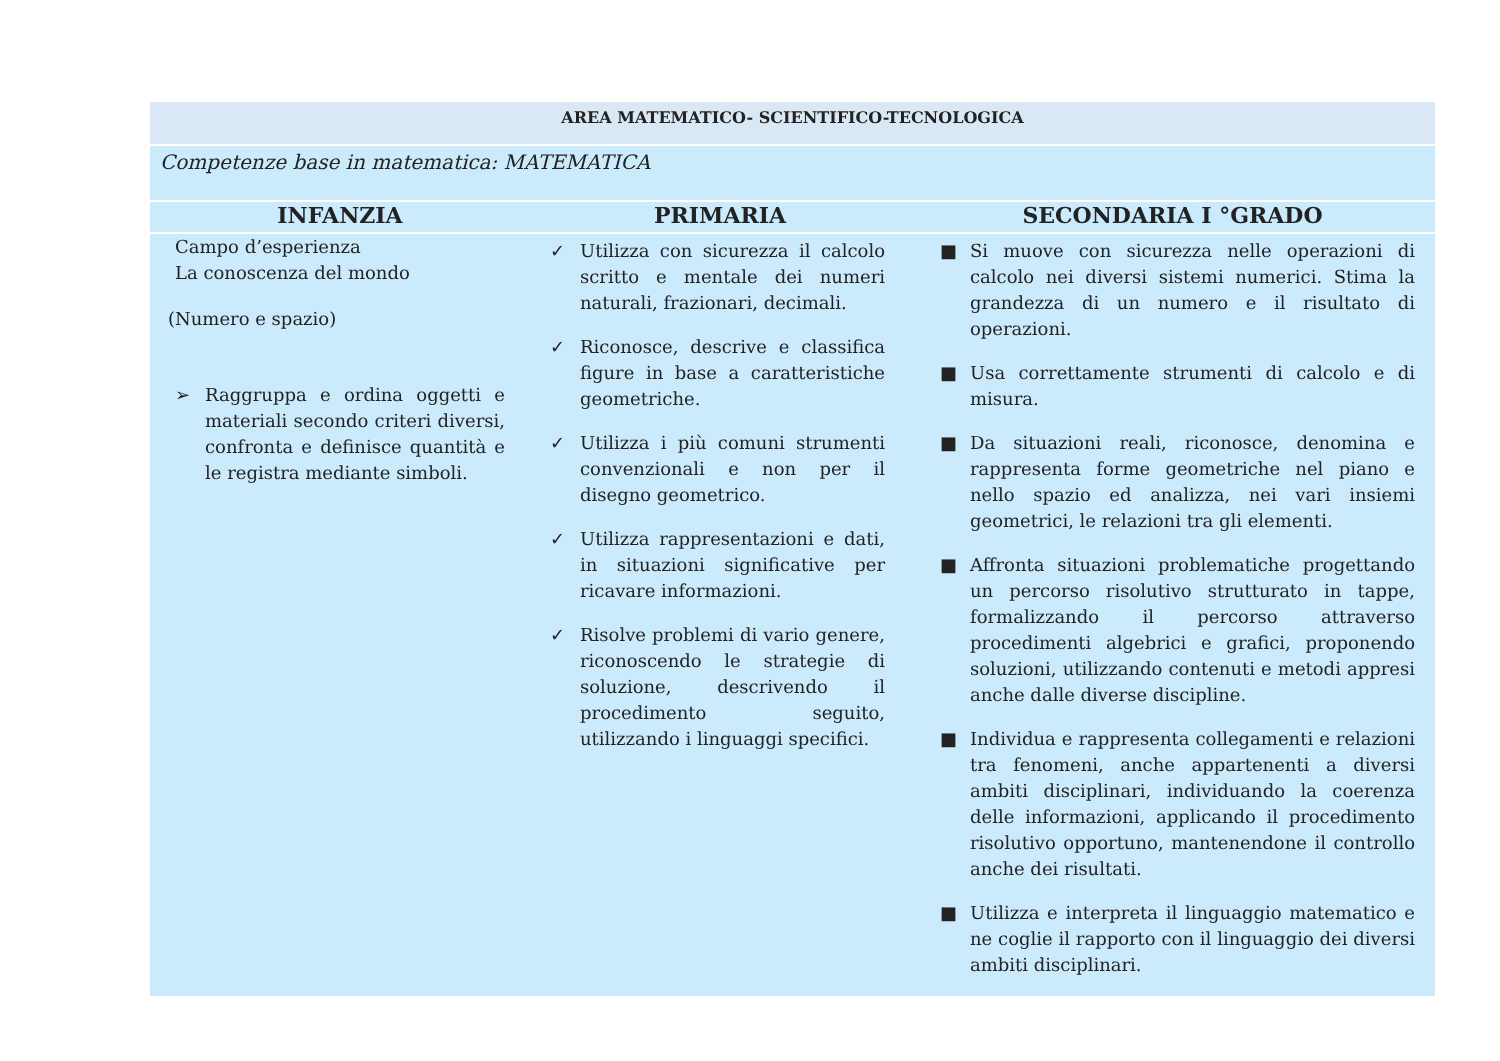| AREA MATEMATICO- SCIENTIFICO-TECNOLOGICA | | |
| Competenze base in matematica: MATEMATICA | | |
| INFANZIA | PRIMARIA | SECONDARIA I °GRADO |
| Campo d’esperienza La conoscenza del mondo (Numero e spazio) ➢ Raggruppa e ordina oggetti e materiali secondo criteri diversi, confronta e definisce quantità e le registra mediante simboli. | ✓ Utilizza con sicurezza il calcolo scritto e mentale dei numeri naturali, frazionari, decimali. ✓ Riconosce, descrive e classifica figure in base a caratteristiche geometriche. ✓ Utilizza i più comuni strumenti convenzionali e non per il disegno geometrico. ✓ Utilizza rappresentazioni e dati, in situazioni significative per ricavare informazioni. ✓ Risolve problemi di vario genere, riconoscendo le strategie di soluzione, descrivendo il procedimento seguito, utilizzando i linguaggi specifici. | ■ Si muove con sicurezza nelle operazioni di calcolo nei diversi sistemi numerici. Stima la grandezza di un numero e il risultato di operazioni. ■ Usa correttamente strumenti di calcolo e di misura. ■ Da situazioni reali, riconosce, denomina e rappresenta forme geometriche nel piano e nello spazio ed analizza, nei vari insiemi geometrici, le relazioni tra gli elementi. ■ Affronta situazioni problematiche progettando un percorso risolutivo strutturato in tappe, formalizzando il percorso attraverso procedimenti algebrici e grafici, proponendo soluzioni, utilizzando contenuti e metodi appresi anche dalle diverse discipline. ■ Individua e rappresenta collegamenti e relazioni tra fenomeni, anche appartenenti a diversi ambiti disciplinari, individuando la coerenza delle informazioni, applicando il procedimento risolutivo opportuno, mantenendone il controllo anche dei risultati. ■ Utilizza e interpreta il linguaggio matematico e ne coglie il rapporto con il linguaggio dei diversi ambiti disciplinari. |